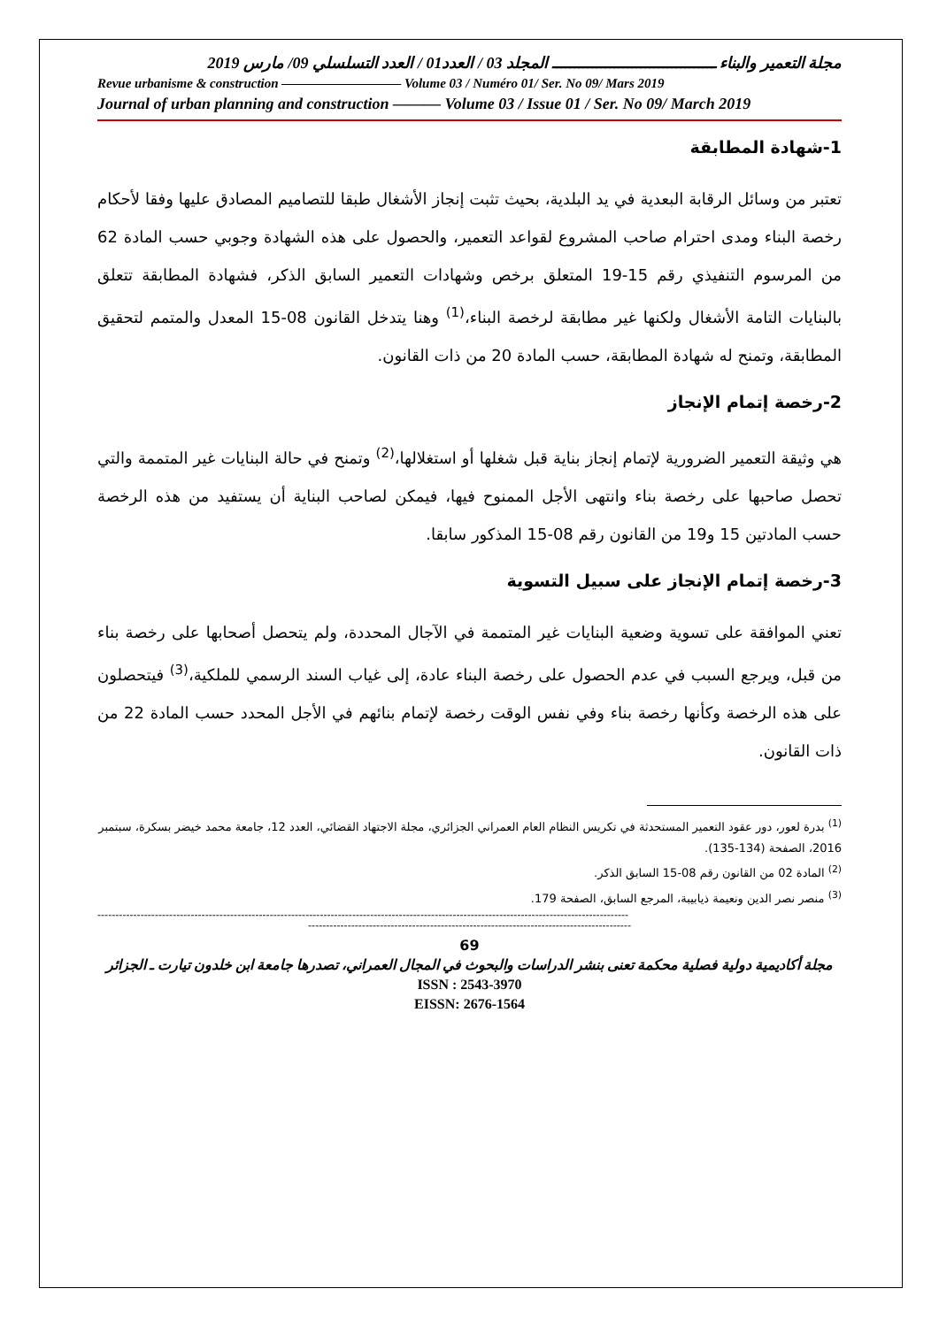مجلة التعمير والبناء ـــــــــــــــــــــــــــــــــــــ المجلد 03 / العدد01 / العدد التسلسلي 09/ مارس 2019
Revue urbanisme & construction ————————— Volume 03 / Numéro 01/ Ser. No 09/ Mars 2019
Journal of urban planning and construction ——— Volume 03 / Issue 01 / Ser. No 09/ March 2019
1-شهادة المطابقة
تعتبر من وسائل الرقابة البعدية في يد البلدية، بحيث تثبت إنجاز الأشغال طبقا للتصاميم المصادق عليها وفقا لأحكام رخصة البناء ومدى احترام صاحب المشروع لقواعد التعمير، والحصول على هذه الشهادة وجوبي حسب المادة 62 من المرسوم التنفيذي رقم 15-19 المتعلق برخص وشهادات التعمير السابق الذكر، فشهادة المطابقة تتعلق بالبنايات التامة الأشغال ولكنها غير مطابقة لرخصة البناء،<sup>(1)</sup> وهنا يتدخل القانون 08-15 المعدل والمتمم لتحقيق المطابقة، وتمنح له شهادة المطابقة، حسب المادة 20 من ذات القانون.
2-رخصة إتمام الإنجاز
هي وثيقة التعمير الضرورية لإتمام إنجاز بناية قبل شغلها أو استغلالها،<sup>(2)</sup> وتمنح في حالة البنايات غير المتممة والتي تحصل صاحبها على رخصة بناء وانتهى الأجل الممنوح فيها، فيمكن لصاحب البناية أن يستفيد من هذه الرخصة حسب المادتين 15 و19 من القانون رقم 08-15 المذكور سابقا.
3-رخصة إتمام الإنجاز على سبيل التسوية
تعني الموافقة على تسوية وضعية البنايات غير المتممة في الآجال المحددة، ولم يتحصل أصحابها على رخصة بناء من قبل، ويرجع السبب في عدم الحصول على رخصة البناء عادة، إلى غياب السند الرسمي للملكية،<sup>(3)</sup> فيتحصلون على هذه الرخصة وكأنها رخصة بناء وفي نفس الوقت رخصة لإتمام بنائهم في الأجل المحدد حسب المادة 22 من ذات القانون.
<sup>(1)</sup> بدرة لعور، دور عقود التعمير المستحدثة في تكريس النظام العام العمراني الجزائري، مجلة الاجتهاد القضائي، العدد 12، جامعة محمد خيضر بسكرة، سبتمبر 2016، الصفحة (134-135).
<sup>(2)</sup> المادة 02 من القانون رقم 08-15 السابق الذكر.
<sup>(3)</sup> منصر نصر الدين ونعيمة ذيابيبة، المرجع السابق، الصفحة 179.
----------------------------------------------------------------------------------------------------------------------------------------------------
------------------------------------------------------------------------------------------
69
مجلة أكاديمية دولية فصلية محكمة تعنى بنشر الدراسات والبحوث في المجال العمراني، تصدرها جامعة ابن خلدون تيارت ـ الجزائر
ISSN : 2543-3970
EISSN: 2676-1564